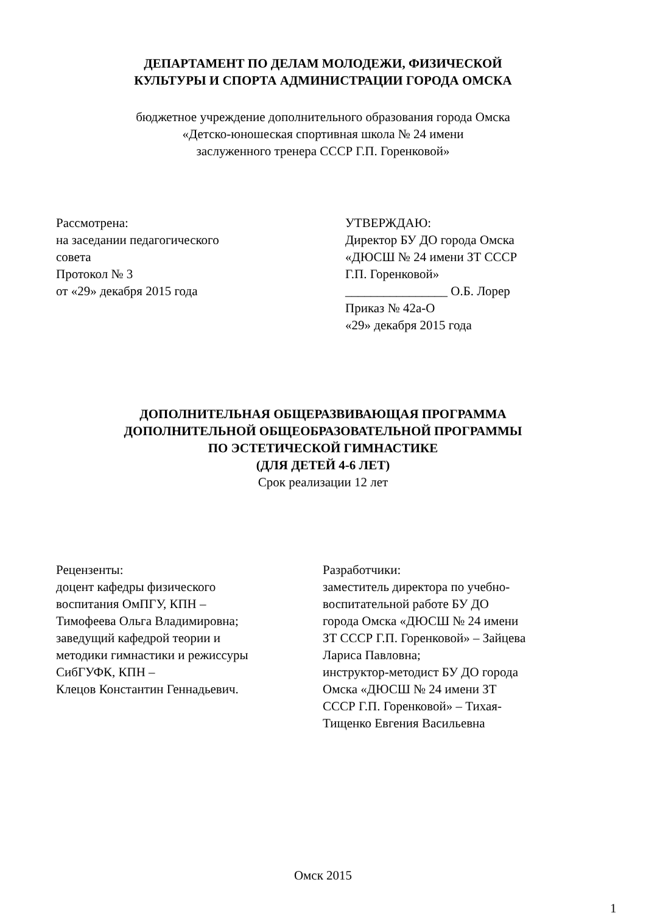ДЕПАРТАМЕНТ ПО ДЕЛАМ МОЛОДЕЖИ, ФИЗИЧЕСКОЙ
КУЛЬТУРЫ И СПОРТА АДМИНИСТРАЦИИ ГОРОДА ОМСКА
бюджетное учреждение дополнительного образования города Омска
«Детско-юношеская спортивная школа № 24 имени
заслуженного тренера СССР Г.П. Горенковой»
Рассмотрена: на заседании педагогического совета Протокол № 3 от «29» декабря 2015 года
УТВЕРЖДАЮ: Директор БУ ДО города Омска «ДЮСШ № 24 имени ЗТ СССР Г.П. Горенковой» ________________ О.Б. Лорер Приказ № 42а-О «29» декабря 2015 года
ДОПОЛНИТЕЛЬНАЯ ОБЩЕРАЗВИВАЮЩАЯ ПРОГРАММА
ДОПОЛНИТЕЛЬНОЙ ОБЩЕОБРАЗОВАТЕЛЬНОЙ ПРОГРАММЫ
ПО ЭСТЕТИЧЕСКОЙ ГИМНАСТИКЕ
(ДЛЯ ДЕТЕЙ 4-6 ЛЕТ)
Срок реализации 12 лет
Рецензенты: доцент кафедры физического воспитания ОмПГУ, КПН – Тимофеева Ольга Владимировна; заведущий кафедрой теории и методики гимнастики и режиссуры СибГУФК, КПН – Клецов Константин Геннадьевич.
Разработчики: заместитель директора по учебно- воспитательной работе БУ ДО города Омска «ДЮСШ № 24 имени ЗТ СССР Г.П. Горенковой» – Зайцева Лариса Павловна; инструктор-методист БУ ДО города Омска «ДЮСШ № 24 имени ЗТ СССР Г.П. Горенковой» – Тихая- Тищенко Евгения Васильевна
Омск 2015
1